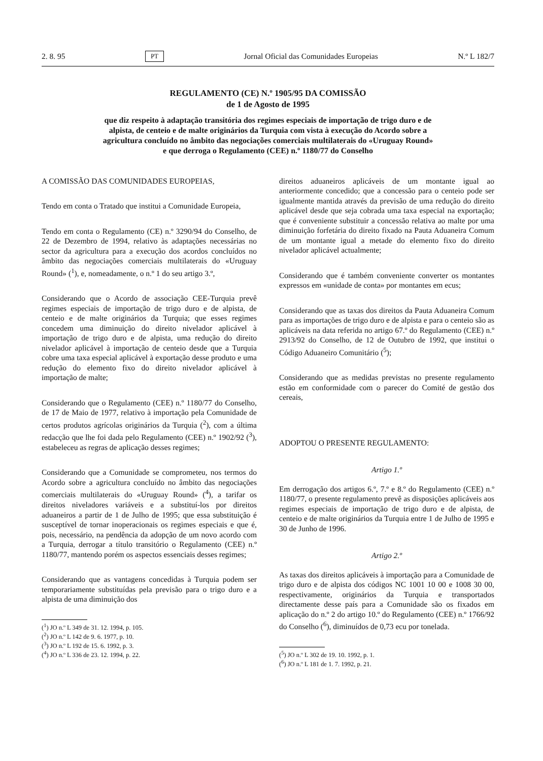2. 8. 95 PT Jornal Oficial das Comunidades Europeias N.º L 182/7
REGULAMENTO (CE) N.º 1905/95 DA COMISSÃO
de 1 de Agosto de 1995
que diz respeito à adaptação transitória dos regimes especiais de importação de trigo duro e de alpista, de centeio e de malte originários da Turquia com vista à execução do Acordo sobre a agricultura concluído no âmbito das negociações comerciais multilaterais do «Uruguay Round» e que derroga o Regulamento (CEE) n.º 1180/77 do Conselho
A COMISSÃO DAS COMUNIDADES EUROPEIAS,
Tendo em conta o Tratado que institui a Comunidade Europeia,
Tendo em conta o Regulamento (CE) n.º 3290/94 do Conselho, de 22 de Dezembro de 1994, relativo às adaptações necessárias no sector da agricultura para a execução dos acordos concluídos no âmbito das negociações comerciais multilaterais do «Uruguay Round» (<sup>1</sup>), e, nomeadamente, o n.º 1 do seu artigo 3.º,
Considerando que o Acordo de associação CEE-Turquia prevê regimes especiais de importação de trigo duro e de alpista, de centeio e de malte originários da Turquia; que esses regimes concedem uma diminuição do direito nivelador aplicável à importação de trigo duro e de alpista, uma redução do direito nivelador aplicável à importação de centeio desde que a Turquia cobre uma taxa especial aplicável à exportação desse produto e uma redução do elemento fixo do direito nivelador aplicável à importação de malte;
Considerando que o Regulamento (CEE) n.º 1180/77 do Conselho, de 17 de Maio de 1977, relativo à importação pela Comunidade de certos produtos agrícolas originários da Turquia (<sup>2</sup>), com a última redacção que lhe foi dada pelo Regulamento (CEE) n.º 1902/92 (<sup>3</sup>), estabeleceu as regras de aplicação desses regimes;
Considerando que a Comunidade se comprometeu, nos termos do Acordo sobre a agricultura concluído no âmbito das negociações comerciais multilaterais do «Uruguay Round» (<sup>4</sup>), a tarifar os direitos niveladores variáveis e a substituí-los por direitos aduaneiros a partir de 1 de Julho de 1995; que essa substituição é susceptível de tornar inoperacionais os regimes especiais e que é, pois, necessário, na pendência da adopção de um novo acordo com a Turquia, derrogar a título transitório o Regulamento (CEE) n.º 1180/77, mantendo porém os aspectos essenciais desses regimes;
Considerando que as vantagens concedidas à Turquia podem ser temporariamente substituídas pela previsão para o trigo duro e a alpista de uma diminuição dos
(<sup>1</sup>) JO n.º L 349 de 31. 12. 1994, p. 105.
(<sup>2</sup>) JO n.º L 142 de 9. 6. 1977, p. 10.
(<sup>3</sup>) JO n.º L 192 de 15. 6. 1992, p. 3.
(<sup>4</sup>) JO n.º L 336 de 23. 12. 1994, p. 22.
direitos aduaneiros aplicáveis de um montante igual ao anteriormente concedido; que a concessão para o centeio pode ser igualmente mantida através da previsão de uma redução do direito aplicável desde que seja cobrada uma taxa especial na exportação; que é conveniente substituir a concessão relativa ao malte por uma diminuição forfetária do direito fixado na Pauta Aduaneira Comum de um montante igual a metade do elemento fixo do direito nivelador aplicável actualmente;
Considerando que é também conveniente converter os montantes expressos em «unidade de conta» por montantes em ecus;
Considerando que as taxas dos direitos da Pauta Aduaneira Comum para as importações de trigo duro e de alpista e para o centeio são as aplicáveis na data referida no artigo 67.º do Regulamento (CEE) n.º 2913/92 do Conselho, de 12 de Outubro de 1992, que institui o Código Aduaneiro Comunitário (<sup>5</sup>);
Considerando que as medidas previstas no presente regulamento estão em conformidade com o parecer do Comité de gestão dos cereais,
ADOPTOU O PRESENTE REGULAMENTO:
Artigo 1.º
Em derrogação dos artigos 6.º, 7.º e 8.º do Regulamento (CEE) n.º 1180/77, o presente regulamento prevê as disposições aplicáveis aos regimes especiais de importação de trigo duro e de alpista, de centeio e de malte originários da Turquia entre 1 de Julho de 1995 e 30 de Junho de 1996.
Artigo 2.º
As taxas dos direitos aplicáveis à importação para a Comunidade de trigo duro e de alpista dos códigos NC 1001 10 00 e 1008 30 00, respectivamente, originários da Turquia e transportados directamente desse país para a Comunidade são os fixados em aplicação do n.º 2 do artigo 10.º do Regulamento (CEE) n.º 1766/92 do Conselho (<sup>6</sup>), diminuídos de 0,73 ecu por tonelada.
(<sup>5</sup>) JO n.º L 302 de 19. 10. 1992, p. 1.
(<sup>6</sup>) JO n.º L 181 de 1. 7. 1992, p. 21.